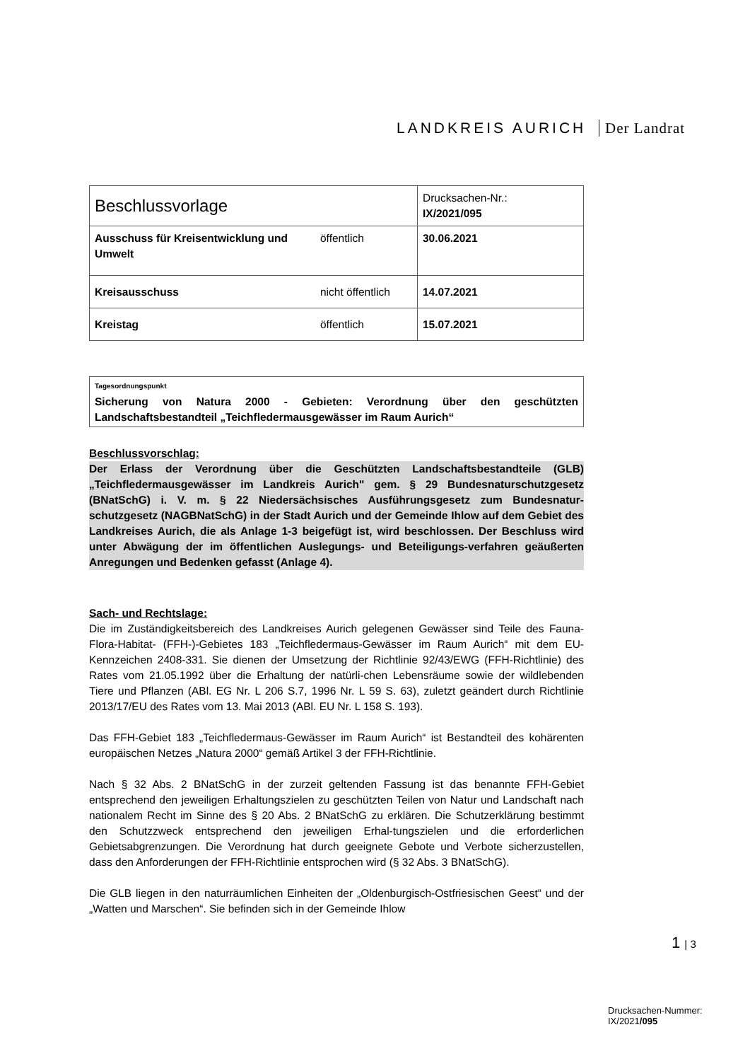LANDKREIS AURICH Der Landrat
| Beschlussvorlage | | Drucksachen-Nr.: IX/2021/095 |
| Ausschuss für Kreisentwicklung und Umwelt | öffentlich | 30.06.2021 |
| Kreisausschuss | nicht öffentlich | 14.07.2021 |
| Kreistag | öffentlich | 15.07.2021 |
Tagesordnungspunkt
Sicherung von Natura 2000 - Gebieten: Verordnung über den geschützten Landschaftsbestandteil „Teichfledermausgewässer im Raum Aurich“
Beschlussvorschlag:
Der Erlass der Verordnung über die Geschützten Landschaftsbestandteile (GLB) „Teichfledermausgewässer im Landkreis Aurich" gem. § 29 Bundesnaturschutzgesetz (BNatSchG) i. V. m. § 22 Niedersächsisches Ausführungsgesetz zum Bundesnatur-schutzgesetz (NAGBNatSchG) in der Stadt Aurich und der Gemeinde Ihlow auf dem Gebiet des Landkreises Aurich, die als Anlage 1-3 beigefügt ist, wird beschlossen. Der Beschluss wird unter Abwägung der im öffentlichen Auslegungs- und Beteiligungs-verfahren geäußerten Anregungen und Bedenken gefasst (Anlage 4).
Sach- und Rechtslage:
Die im Zuständigkeitsbereich des Landkreises Aurich gelegenen Gewässer sind Teile des Fauna-Flora-Habitat- (FFH-)-Gebietes 183 „Teichfledermaus-Gewässer im Raum Aurich“ mit dem EU-Kennzeichen 2408-331. Sie dienen der Umsetzung der Richtlinie 92/43/EWG (FFH-Richtlinie) des Rates vom 21.05.1992 über die Erhaltung der natürli-chen Lebensräume sowie der wildlebenden Tiere und Pflanzen (ABl. EG Nr. L 206 S.7, 1996 Nr. L 59 S. 63), zuletzt geändert durch Richtlinie 2013/17/EU des Rates vom 13. Mai 2013 (ABl. EU Nr. L 158 S. 193).
Das FFH-Gebiet 183 „Teichfledermaus-Gewässer im Raum Aurich“ ist Bestandteil des kohärenten europäischen Netzes „Natura 2000“ gemäß Artikel 3 der FFH-Richtlinie.
Nach § 32 Abs. 2 BNatSchG in der zurzeit geltenden Fassung ist das benannte FFH-Gebiet entsprechend den jeweiligen Erhaltungszielen zu geschützten Teilen von Natur und Landschaft nach nationalem Recht im Sinne des § 20 Abs. 2 BNatSchG zu erklären. Die Schutzerklärung bestimmt den Schutzzweck entsprechend den jeweiligen Erhal-tungszielen und die erforderlichen Gebietsabgrenzungen. Die Verordnung hat durch geeignete Gebote und Verbote sicherzustellen, dass den Anforderungen der FFH-Richtlinie entsprochen wird (§ 32 Abs. 3 BNatSchG).
Die GLB liegen in den naturräumlichen Einheiten der „Oldenburgisch-Ostfriesischen Geest“ und der „Watten und Marschen“. Sie befinden sich in der Gemeinde Ihlow
1 | 3
Drucksachen-Nummer:
IX/2021/095